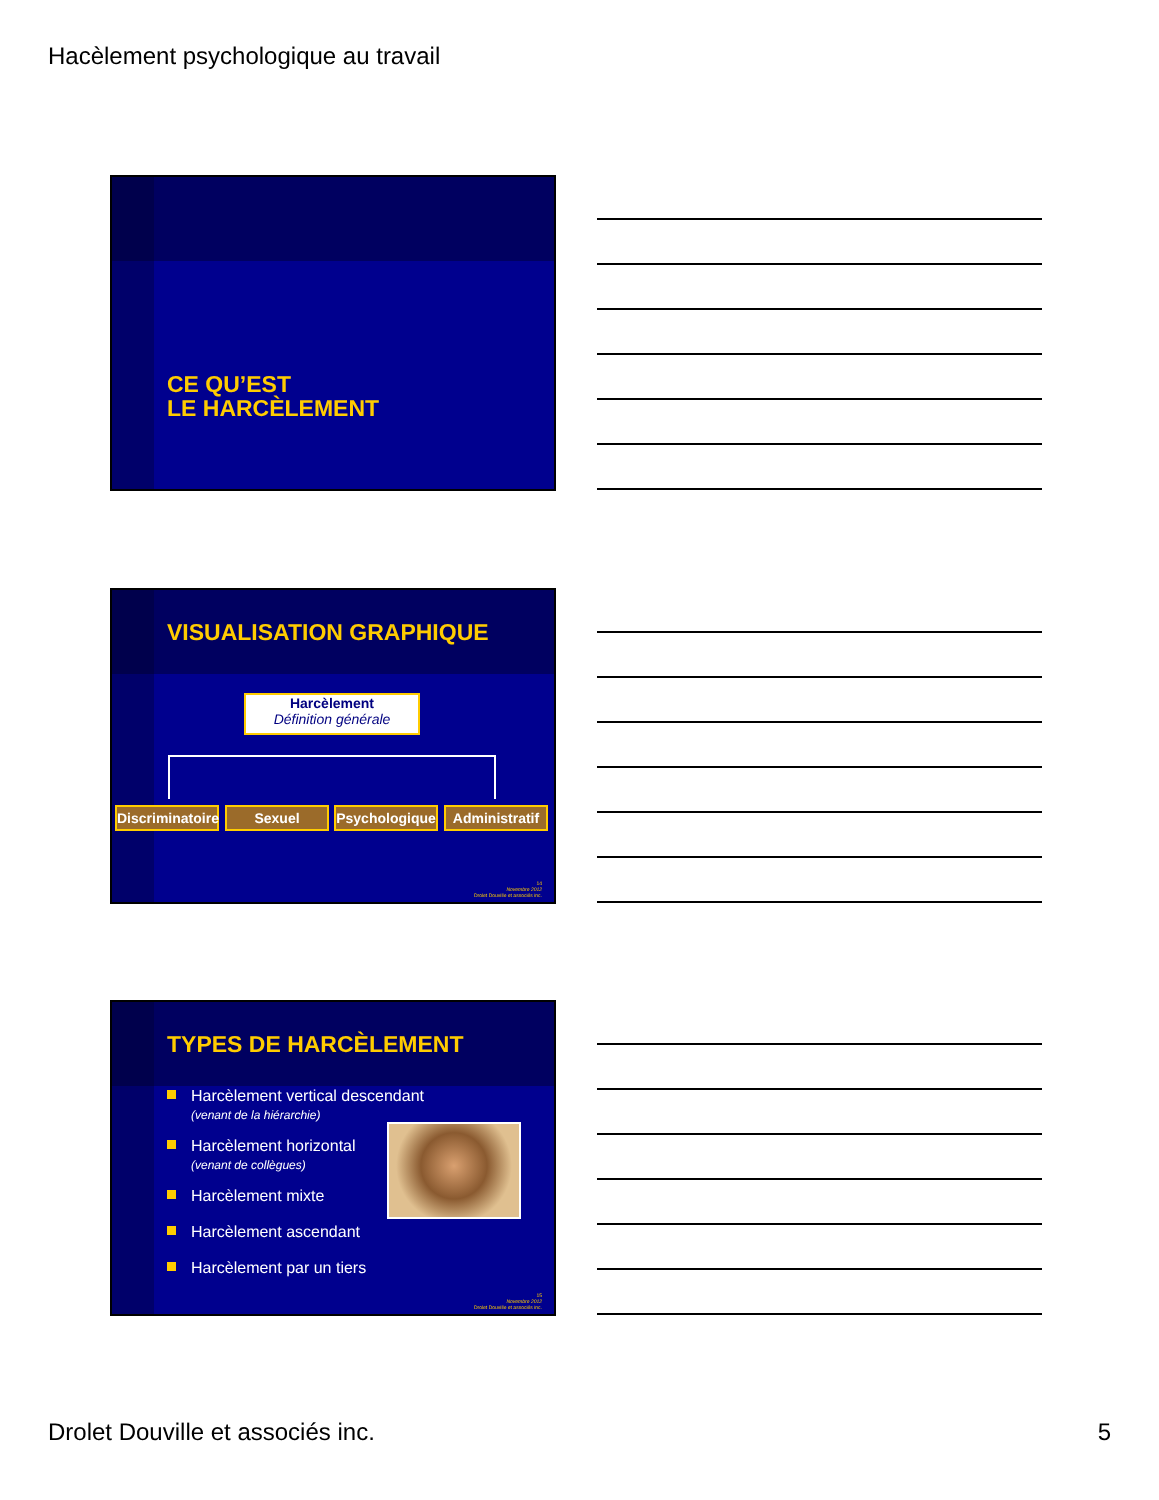Hacèlement psychologique au travail
CE QU’EST
LE HARCÈLEMENT
VISUALISATION GRAPHIQUE
Harcèlement
Définition générale
Discriminatoire
Sexuel
Psychologique
Administratif
14
Novembre 2012
Drolet Douville et associés inc.
TYPES DE HARCÈLEMENT
Harcèlement vertical descendant
(venant de la hiérarchie)
Harcèlement horizontal
(venant de collègues)
Harcèlement mixte
Harcèlement ascendant
Harcèlement par un tiers
15
Novembre 2012
Drolet Douville et associés inc.
Drolet Douville et associés inc.
5